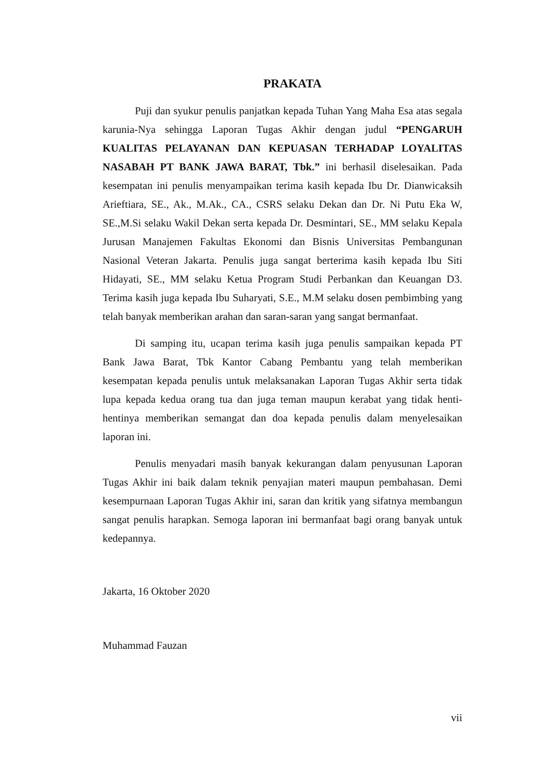PRAKATA
Puji dan syukur penulis panjatkan kepada Tuhan Yang Maha Esa atas segala karunia-Nya sehingga Laporan Tugas Akhir dengan judul “PENGARUH KUALITAS PELAYANAN DAN KEPUASAN TERHADAP LOYALITAS NASABAH PT BANK JAWA BARAT, Tbk.” ini berhasil diselesaikan. Pada kesempatan ini penulis menyampaikan terima kasih kepada Ibu Dr. Dianwicaksih Arieftiara, SE., Ak., M.Ak., CA., CSRS selaku Dekan dan Dr. Ni Putu Eka W, SE.,M.Si selaku Wakil Dekan serta kepada Dr. Desmintari, SE., MM selaku Kepala Jurusan Manajemen Fakultas Ekonomi dan Bisnis Universitas Pembangunan Nasional Veteran Jakarta. Penulis juga sangat berterima kasih kepada Ibu Siti Hidayati, SE., MM selaku Ketua Program Studi Perbankan dan Keuangan D3. Terima kasih juga kepada Ibu Suharyati, S.E., M.M selaku dosen pembimbing yang telah banyak memberikan arahan dan saran-saran yang sangat bermanfaat.
Di samping itu, ucapan terima kasih juga penulis sampaikan kepada PT Bank Jawa Barat, Tbk Kantor Cabang Pembantu yang telah memberikan kesempatan kepada penulis untuk melaksanakan Laporan Tugas Akhir serta tidak lupa kepada kedua orang tua dan juga teman maupun kerabat yang tidak henti-hentinya memberikan semangat dan doa kepada penulis dalam menyelesaikan laporan ini.
Penulis menyadari masih banyak kekurangan dalam penyusunan Laporan Tugas Akhir ini baik dalam teknik penyajian materi maupun pembahasan. Demi kesempurnaan Laporan Tugas Akhir ini, saran dan kritik yang sifatnya membangun sangat penulis harapkan. Semoga laporan ini bermanfaat bagi orang banyak untuk kedepannya.
Jakarta, 16 Oktober 2020
Muhammad Fauzan
vii